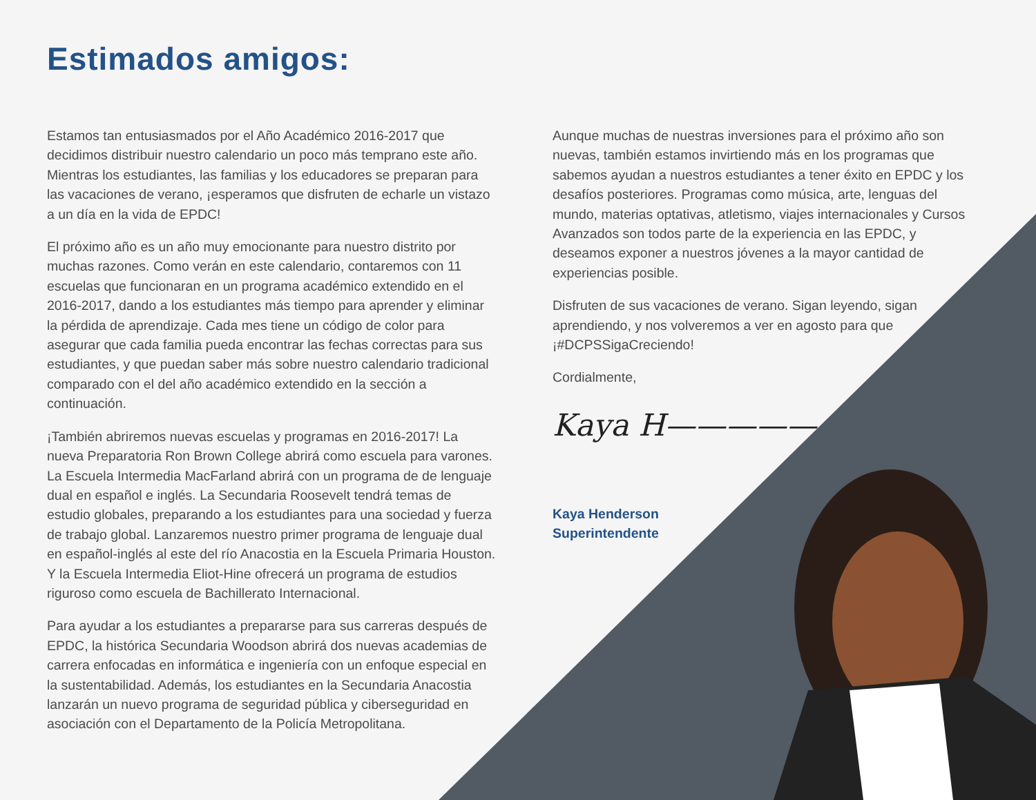Estimados amigos:
Estamos tan entusiasmados por el Año Académico 2016-2017 que decidimos distribuir nuestro calendario un poco más temprano este año. Mientras los estudiantes, las familias y los educadores se preparan para las vacaciones de verano, ¡esperamos que disfruten de echarle un vistazo a un día en la vida de EPDC!
El próximo año es un año muy emocionante para nuestro distrito por muchas razones. Como verán en este calendario, contaremos con 11 escuelas que funcionaran en un programa académico extendido en el 2016-2017, dando a los estudiantes más tiempo para aprender y eliminar la pérdida de aprendizaje. Cada mes tiene un código de color para asegurar que cada familia pueda encontrar las fechas correctas para sus estudiantes, y que puedan saber más sobre nuestro calendario tradicional comparado con el del año académico extendido en la sección a continuación.
¡También abriremos nuevas escuelas y programas en 2016-2017! La nueva Preparatoria Ron Brown College abrirá como escuela para varones. La Escuela Intermedia MacFarland abrirá con un programa de de lenguaje dual en español e inglés. La Secundaria Roosevelt tendrá temas de estudio globales, preparando a los estudiantes para una sociedad y fuerza de trabajo global. Lanzaremos nuestro primer programa de lenguaje dual en español-inglés al este del río Anacostia en la Escuela Primaria Houston. Y la Escuela Intermedia Eliot-Hine ofrecerá un programa de estudios riguroso como escuela de Bachillerato Internacional.
Para ayudar a los estudiantes a prepararse para sus carreras después de EPDC, la histórica Secundaria Woodson abrirá dos nuevas academias de carrera enfocadas en informática e ingeniería con un enfoque especial en la sustentabilidad. Además, los estudiantes en la Secundaria Anacostia lanzarán un nuevo programa de seguridad pública y ciberseguridad en asociación con el Departamento de la Policía Metropolitana.
Aunque muchas de nuestras inversiones para el próximo año son nuevas, también estamos invirtiendo más en los programas que sabemos ayudan a nuestros estudiantes a tener éxito en EPDC y los desafíos posteriores. Programas como música, arte, lenguas del mundo, materias optativas, atletismo, viajes internacionales y Cursos Avanzados son todos parte de la experiencia en las EPDC, y deseamos exponer a nuestros jóvenes a la mayor cantidad de experiencias posible.
Disfruten de sus vacaciones de verano. Sigan leyendo, sigan aprendiendo, y nos volveremos a ver en agosto para que ¡#DCPSSigaCreciendo!
Cordialmente,
Kaya H—————
Kaya Henderson
Superintendente